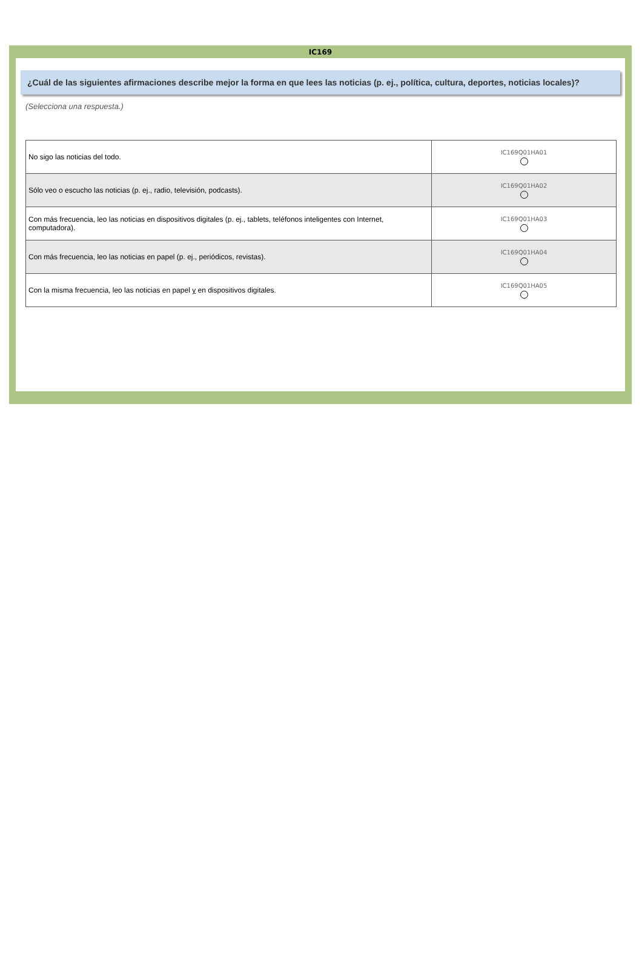IC169
¿Cuál de las siguientes afirmaciones describe mejor la forma en que lees las noticias (p. ej., política, cultura, deportes, noticias locales)?
(Selecciona una respuesta.)
| No sigo las noticias del todo. | IC169Q01HA01 |
| Sólo veo o escucho las noticias (p. ej., radio, televisión, podcasts). | IC169Q01HA02 |
| Con más frecuencia, leo las noticias en dispositivos digitales (p. ej., tablets, teléfonos inteligentes con Internet, computadora). | IC169Q01HA03 |
| Con más frecuencia, leo las noticias en papel (p. ej., periódicos, revistas). | IC169Q01HA04 |
| Con la misma frecuencia, leo las noticias en papel y en dispositivos digitales. | IC169Q01HA05 |